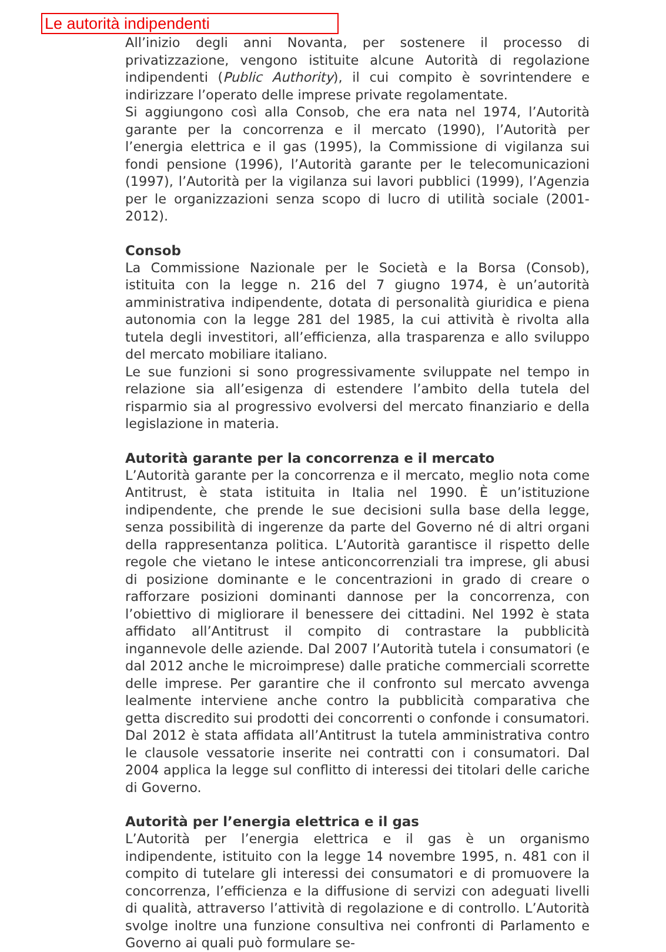Le autorità indipendenti
All’inizio degli anni Novanta, per sostenere il processo di privatizzazione, vengono istituite alcune Autorità di regolazione indipendenti (Public Authority), il cui compito è sovrintendere e indirizzare l’operato delle imprese private regolamentate.
Si aggiungono così alla Consob, che era nata nel 1974, l’Autorità garante per la concorrenza e il mercato (1990), l’Autorità per l’energia elettrica e il gas (1995), la Commissione di vigilanza sui fondi pensione (1996), l’Autorità garante per le telecomunicazioni (1997), l’Autorità per la vigilanza sui lavori pubblici (1999), l’Agenzia per le organizzazioni senza scopo di lucro di utilità sociale (2001-2012).
Consob
La Commissione Nazionale per le Società e la Borsa (Consob), istituita con la legge n. 216 del 7 giugno 1974, è un’autorità amministrativa indipendente, dotata di personalità giuridica e piena autonomia con la legge 281 del 1985, la cui attività è rivolta alla tutela degli investitori, all’efficienza, alla trasparenza e allo sviluppo del mercato mobiliare italiano.
Le sue funzioni si sono progressivamente sviluppate nel tempo in relazione sia all’esigenza di estendere l’ambito della tutela del risparmio sia al progressivo evolversi del mercato finanziario e della legislazione in materia.
Autorità garante per la concorrenza e il mercato
L’Autorità garante per la concorrenza e il mercato, meglio nota come Antitrust, è stata istituita in Italia nel 1990. È un’istituzione indipendente, che prende le sue decisioni sulla base della legge, senza possibilità di ingerenze da parte del Governo né di altri organi della rappresentanza politica. L’Autorità garantisce il rispetto delle regole che vietano le intese anticoncorrenziali tra imprese, gli abusi di posizione dominante e le concentrazioni in grado di creare o rafforzare posizioni dominanti dannose per la concorrenza, con l’obiettivo di migliorare il benessere dei cittadini. Nel 1992 è stata affidato all’Antitrust il compito di contrastare la pubblicità ingannevole delle aziende. Dal 2007 l’Autorità tutela i consumatori (e dal 2012 anche le microimprese) dalle pratiche commerciali scorrette delle imprese. Per garantire che il confronto sul mercato avvenga lealmente interviene anche contro la pubblicità comparativa che getta discredito sui prodotti dei concorrenti o confonde i consumatori. Dal 2012 è stata affidata all’Antitrust la tutela amministrativa contro le clausole vessatorie inserite nei contratti con i consumatori. Dal 2004 applica la legge sul conflitto di interessi dei titolari delle cariche di Governo.
Autorità per l’energia elettrica e il gas
L’Autorità per l’energia elettrica e il gas è un organismo indipendente, istituito con la legge 14 novembre 1995, n. 481 con il compito di tutelare gli interessi dei consumatori e di promuovere la concorrenza, l’efficienza e la diffusione di servizi con adeguati livelli di qualità, attraverso l’attività di regolazione e di controllo. L’Autorità svolge inoltre una funzione consultiva nei confronti di Parlamento e Governo ai quali può formulare se-